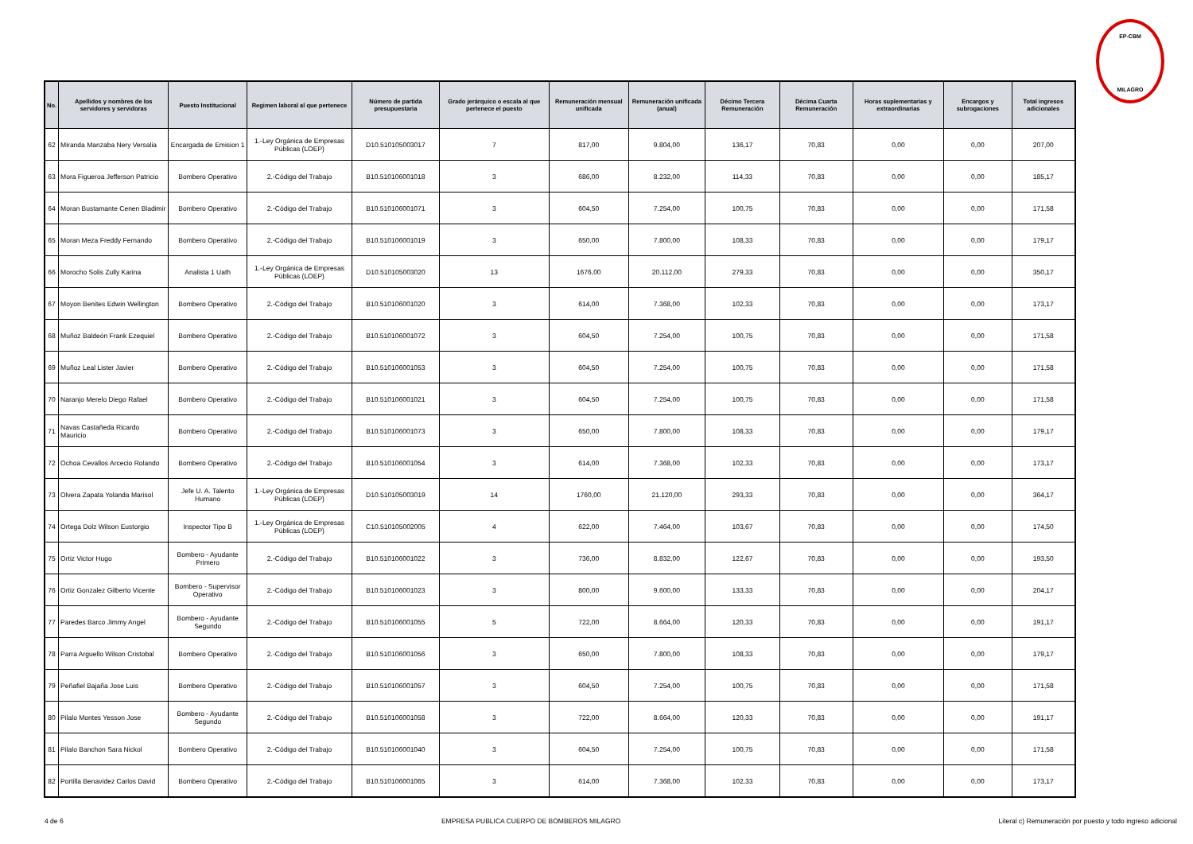EP-CBM
MILAGRO
| No. | Apellidos y nombres de los servidores y servidoras | Puesto Institucional | Regimen laboral al que pertenece | Número de partida presupuestaria | Grado jerárquico o escala al que pertenece el puesto | Remuneración mensual unificada | Remuneración unificada (anual) | Décimo Tercera Remuneración | Décima Cuarta Remuneración | Horas suplementarias y extraordinarias | Encargos y subrogaciones | Total ingresos adicionales |
| --- | --- | --- | --- | --- | --- | --- | --- | --- | --- | --- | --- | --- |
| 62 | Miranda Manzaba Nery Versalia | Encargada de Emision 1 | 1.-Ley Orgánica de Empresas Públicas (LOEP) | D10.510105003017 | 7 | 817,00 | 9.804,00 | 136,17 | 70,83 | 0,00 | 0,00 | 207,00 |
| 63 | Mora Figueroa Jefferson Patricio | Bombero Operativo | 2.-Código del Trabajo | B10.510106001018 | 3 | 686,00 | 8.232,00 | 114,33 | 70,83 | 0,00 | 0,00 | 185,17 |
| 64 | Moran Bustamante Cenen Bladimir | Bombero Operativo | 2.-Código del Trabajo | B10.510106001071 | 3 | 604,50 | 7.254,00 | 100,75 | 70,83 | 0,00 | 0,00 | 171,58 |
| 65 | Moran Meza Freddy Fernando | Bombero Operativo | 2.-Código del Trabajo | B10.510106001019 | 3 | 650,00 | 7.800,00 | 108,33 | 70,83 | 0,00 | 0,00 | 179,17 |
| 66 | Morocho Solis Zully Karina | Analista 1 Uath | 1.-Ley Orgánica de Empresas Públicas (LOEP) | D10.510105003020 | 13 | 1676,00 | 20.112,00 | 279,33 | 70,83 | 0,00 | 0,00 | 350,17 |
| 67 | Moyon Benites Edwin Wellington | Bombero Operativo | 2.-Código del Trabajo | B10.510106001020 | 3 | 614,00 | 7.368,00 | 102,33 | 70,83 | 0,00 | 0,00 | 173,17 |
| 68 | Muñoz Baldeón Frank Ezequiel | Bombero Operativo | 2.-Código del Trabajo | B10.510106001072 | 3 | 604,50 | 7.254,00 | 100,75 | 70,83 | 0,00 | 0,00 | 171,58 |
| 69 | Muñoz Leal Lister Javier | Bombero Operativo | 2.-Código del Trabajo | B10.510106001053 | 3 | 604,50 | 7.254,00 | 100,75 | 70,83 | 0,00 | 0,00 | 171,58 |
| 70 | Naranjo Merelo Diego Rafael | Bombero Operativo | 2.-Código del Trabajo | B10.510106001021 | 3 | 604,50 | 7.254,00 | 100,75 | 70,83 | 0,00 | 0,00 | 171,58 |
| 71 | Navas Castañeda Ricardo Mauricio | Bombero Operativo | 2.-Código del Trabajo | B10.510106001073 | 3 | 650,00 | 7.800,00 | 108,33 | 70,83 | 0,00 | 0,00 | 179,17 |
| 72 | Ochoa Cevallos Arcecio Rolando | Bombero Operativo | 2.-Código del Trabajo | B10.510106001054 | 3 | 614,00 | 7.368,00 | 102,33 | 70,83 | 0,00 | 0,00 | 173,17 |
| 73 | Olvera Zapata Yolanda Marisol | Jefe U. A. Talento Humano | 1.-Ley Orgánica de Empresas Públicas (LOEP) | D10.510105003019 | 14 | 1760,00 | 21.120,00 | 293,33 | 70,83 | 0,00 | 0,00 | 364,17 |
| 74 | Ortega Dolz Wilson Eustorgio | Inspector Tipo B | 1.-Ley Orgánica de Empresas Públicas (LOEP) | C10.510105002005 | 4 | 622,00 | 7.464,00 | 103,67 | 70,83 | 0,00 | 0,00 | 174,50 |
| 75 | Ortiz Victor Hugo | Bombero - Ayudante Primero | 2.-Código del Trabajo | B10.510106001022 | 3 | 736,00 | 8.832,00 | 122,67 | 70,83 | 0,00 | 0,00 | 193,50 |
| 76 | Ortiz Gonzalez Gilberto Vicente | Bombero - Supervisor Operativo | 2.-Código del Trabajo | B10.510106001023 | 3 | 800,00 | 9.600,00 | 133,33 | 70,83 | 0,00 | 0,00 | 204,17 |
| 77 | Paredes Barco Jimmy Angel | Bombero - Ayudante Segundo | 2.-Código del Trabajo | B10.510106001055 | 5 | 722,00 | 8.664,00 | 120,33 | 70,83 | 0,00 | 0,00 | 191,17 |
| 78 | Parra Arguello Wilson Cristobal | Bombero Operativo | 2.-Código del Trabajo | B10.510106001056 | 3 | 650,00 | 7.800,00 | 108,33 | 70,83 | 0,00 | 0,00 | 179,17 |
| 79 | Peñafiel Bajaña Jose Luis | Bombero Operativo | 2.-Código del Trabajo | B10.510106001057 | 3 | 604,50 | 7.254,00 | 100,75 | 70,83 | 0,00 | 0,00 | 171,58 |
| 80 | Pilalo Montes Yesson Jose | Bombero - Ayudante Segundo | 2.-Código del Trabajo | B10.510106001058 | 3 | 722,00 | 8.664,00 | 120,33 | 70,83 | 0,00 | 0,00 | 191,17 |
| 81 | Pilalo Banchon Sara Nickol | Bombero Operativo | 2.-Código del Trabajo | B10.510106001040 | 3 | 604,50 | 7.254,00 | 100,75 | 70,83 | 0,00 | 0,00 | 171,58 |
| 82 | Portilla Benavidez Carlos David | Bombero Operativo | 2.-Código del Trabajo | B10.510106001065 | 3 | 614,00 | 7.368,00 | 102,33 | 70,83 | 0,00 | 0,00 | 173,17 |
4 de 6 EMPRESA PUBLICA CUERPO DE BOMBEROS MILAGRO Literal c) Remuneración por puesto y todo ingreso adicional